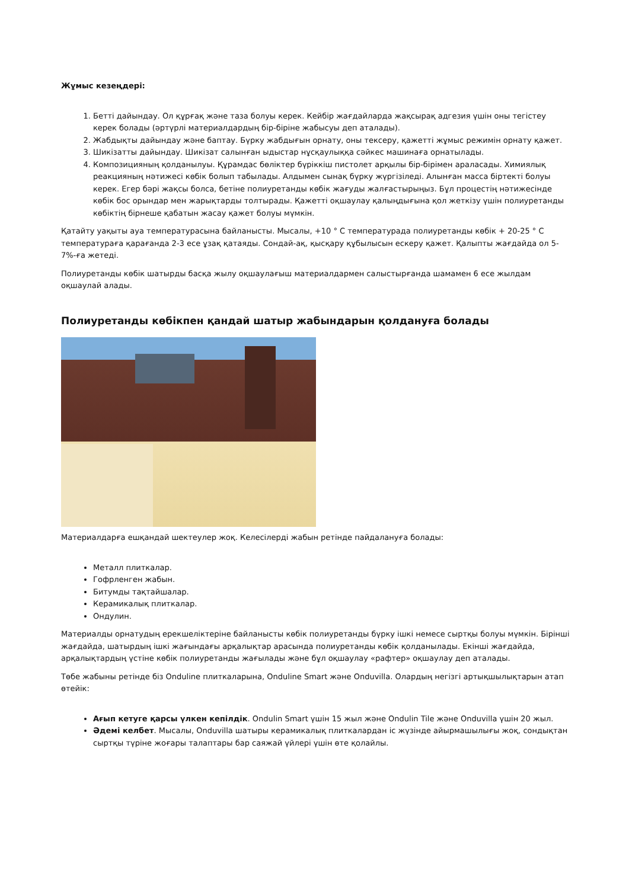Жұмыс кезеңдері:
1. Бетті дайындау. Ол құрғақ және таза болуы керек. Кейбір жағдайларда жақсырақ адгезия үшін оны тегістеу керек болады (әртүрлі материалдардың бір-біріне жабысуы деп аталады).
2. Жабдықты дайындау және баптау. Бүрку жабдығын орнату, оны тексеру, қажетті жұмыс режимін орнату қажет.
3. Шикізатты дайындау. Шикізат салынған ыдыстар нұсқаулыққа сәйкес машинаға орнатылады.
4. Композицияның қолданылуы. Құрамдас бөліктер бүріккіш пистолет арқылы бір-бірімен араласады. Химиялық реакцияның нәтижесі көбік болып табылады. Алдымен сынақ бүрку жүргізіледі. Алынған масса біртекті болуы керек. Егер бәрі жақсы болса, бетіне полиуретанды көбік жағуды жалғастырыңыз. Бұл процестің нәтижесінде көбік бос орындар мен жарықтарды толтырады. Қажетті оқшаулау қалыңдығына қол жеткізу үшін полиуретанды көбіктің бірнеше қабатын жасау қажет болуы мүмкін.
Қатайту уақыты ауа температурасына байланысты. Мысалы, +10 ° C температурада полиуретанды көбік + 20-25 ° C температураға қарағанда 2-3 есе ұзақ қатаяды. Сондай-ақ, қысқару құбылысын ескеру қажет. Қалыпты жағдайда ол 5-7%-ға жетеді.
Полиуретанды көбік шатырды басқа жылу оқшаулағыш материалдармен салыстырғанда шамамен 6 есе жылдам оқшаулай алады.
Полиуретанды көбікпен қандай шатыр жабындарын қолдануға болады
Материалдарға ешқандай шектеулер жоқ. Келесілерді жабын ретінде пайдалануға болады:
Металл плиткалар.
Гофрленген жабын.
Битумды тақтайшалар.
Керамикалық плиткалар.
Ондулин.
Материалды орнатудың ерекшеліктеріне байланысты көбік полиуретанды бүрку ішкі немесе сыртқы болуы мүмкін. Бірінші жағдайда, шатырдың ішкі жағындағы арқалықтар арасында полиуретанды көбік қолданылады. Екінші жағдайда, арқалықтардың үстіне көбік полиуретанды жағылады және бұл оқшаулау «рафтер» оқшаулау деп аталады.
Төбе жабыны ретінде біз Onduline плиткаларына, Onduline Smart және Onduvilla. Олардың негізгі артықшылықтарын атап өтейік:
Ағып кетуге қарсы үлкен кепілдік. Ondulin Smart үшін 15 жыл және Ondulin Tile және Onduvilla үшін 20 жыл.
Әдемі келбет. Мысалы, Onduvilla шатыры керамикалық плиткалардан іс жүзінде айырмашылығы жоқ, сондықтан сыртқы түріне жоғары талаптары бар саяжай үйлері үшін өте қолайлы.